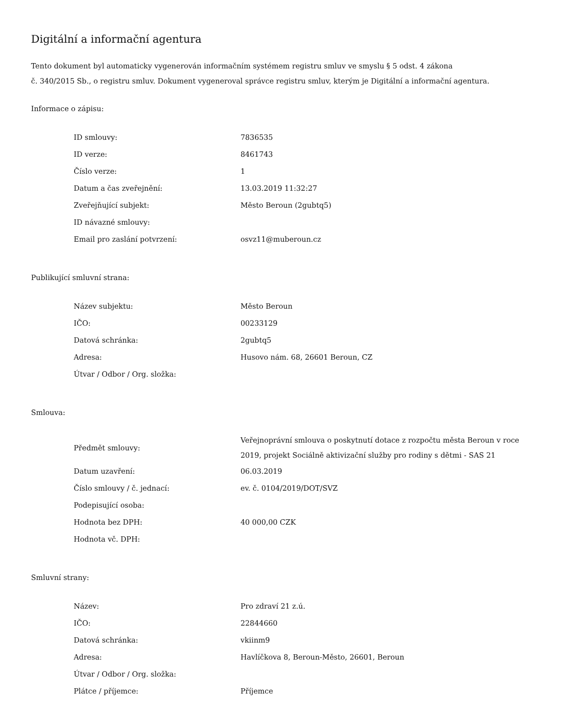Digitální a informační agentura
Tento dokument byl automaticky vygenerován informačním systémem registru smluv ve smyslu § 5 odst. 4 zákona
č. 340/2015 Sb., o registru smluv. Dokument vygeneroval správce registru smluv, kterým je Digitální a informační agentura.
Informace o zápisu:
| ID smlouvy: | 7836535 |
| ID verze: | 8461743 |
| Číslo verze: | 1 |
| Datum a čas zveřejnění: | 13.03.2019 11:32:27 |
| Zveřejňující subjekt: | Město Beroun (2gubtq5) |
| ID návazné smlouvy: | |
| Email pro zaslání potvrzení: | osvz11@muberoun.cz |
Publikující smluvní strana:
| Název subjektu: | Město Beroun |
| IČO: | 00233129 |
| Datová schránka: | 2gubtq5 |
| Adresa: | Husovo nám. 68, 26601 Beroun, CZ |
| Útvar / Odbor / Org. složka: | |
Smlouva:
| Předmět smlouvy: | Veřejnoprávní smlouva o poskytnutí dotace z rozpočtu města Beroun v roce 2019, projekt Sociálně aktivizační služby pro rodiny s dětmi - SAS 21 |
| Datum uzavření: | 06.03.2019 |
| Číslo smlouvy / č. jednací: | ev. č. 0104/2019/DOT/SVZ |
| Podepisující osoba: | |
| Hodnota bez DPH: | 40 000,00 CZK |
| Hodnota vč. DPH: | |
Smluvní strany:
| Název: | Pro zdraví 21 z.ú. |
| IČO: | 22844660 |
| Datová schránka: | vkiinm9 |
| Adresa: | Havlíčkova 8, Beroun-Město, 26601, Beroun |
| Útvar / Odbor / Org. složka: | |
| Plátce / příjemce: | Příjemce |